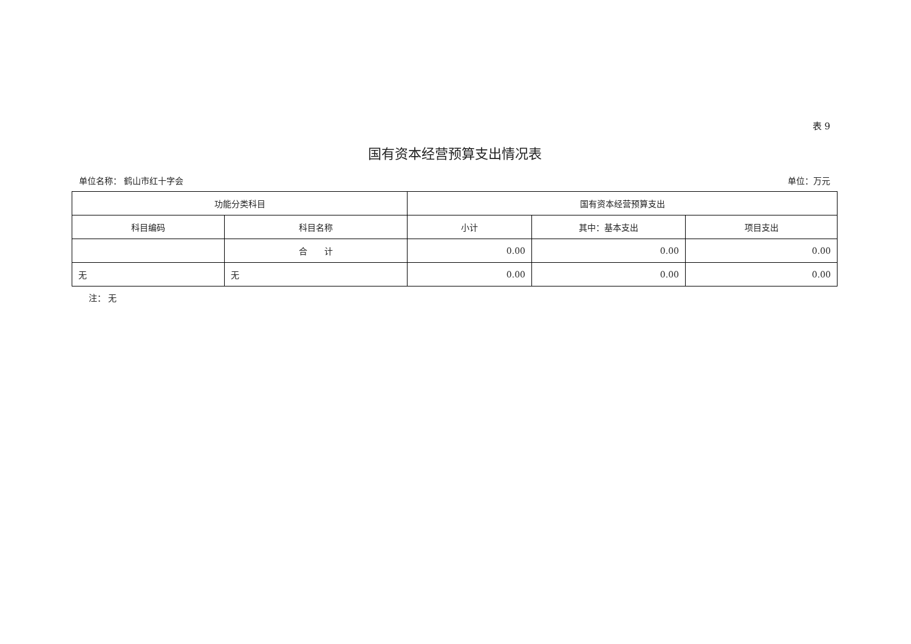表 9
国有资本经营预算支出情况表
单位名称： 鹤山市红十字会 单位：万元
| 功能分类科目 | | 国有资本经营预算支出 | | |
| --- | --- | --- | --- | --- |
| 科目编码 | 科目名称 | 小计 | 其中：基本支出 | 项目支出 |
| | 合 计 | 0.00 | 0.00 | 0.00 |
| 无 | 无 | 0.00 | 0.00 | 0.00 |
注： 无